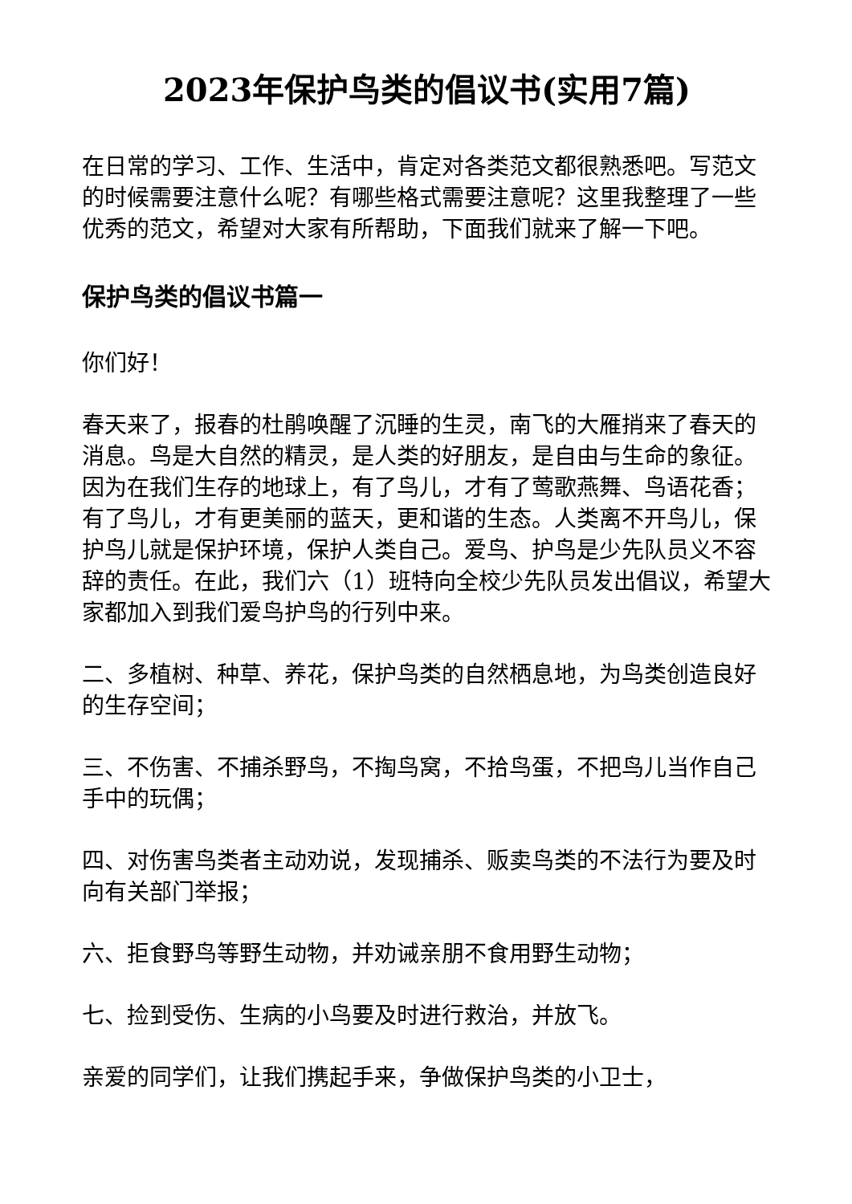2023年保护鸟类的倡议书(实用7篇)
在日常的学习、工作、生活中，肯定对各类范文都很熟悉吧。写范文的时候需要注意什么呢？有哪些格式需要注意呢？这里我整理了一些优秀的范文，希望对大家有所帮助，下面我们就来了解一下吧。
保护鸟类的倡议书篇一
你们好！
春天来了，报春的杜鹃唤醒了沉睡的生灵，南飞的大雁捎来了春天的消息。鸟是大自然的精灵，是人类的好朋友，是自由与生命的象征。因为在我们生存的地球上，有了鸟儿，才有了莺歌燕舞、鸟语花香；有了鸟儿，才有更美丽的蓝天，更和谐的生态。人类离不开鸟儿，保护鸟儿就是保护环境，保护人类自己。爱鸟、护鸟是少先队员义不容辞的责任。在此，我们六（1）班特向全校少先队员发出倡议，希望大家都加入到我们爱鸟护鸟的行列中来。
二、多植树、种草、养花，保护鸟类的自然栖息地，为鸟类创造良好的生存空间；
三、不伤害、不捕杀野鸟，不掏鸟窝，不拾鸟蛋，不把鸟儿当作自己手中的玩偶；
四、对伤害鸟类者主动劝说，发现捕杀、贩卖鸟类的不法行为要及时向有关部门举报；
六、拒食野鸟等野生动物，并劝诫亲朋不食用野生动物；
七、捡到受伤、生病的小鸟要及时进行救治，并放飞。
亲爱的同学们，让我们携起手来，争做保护鸟类的小卫士，